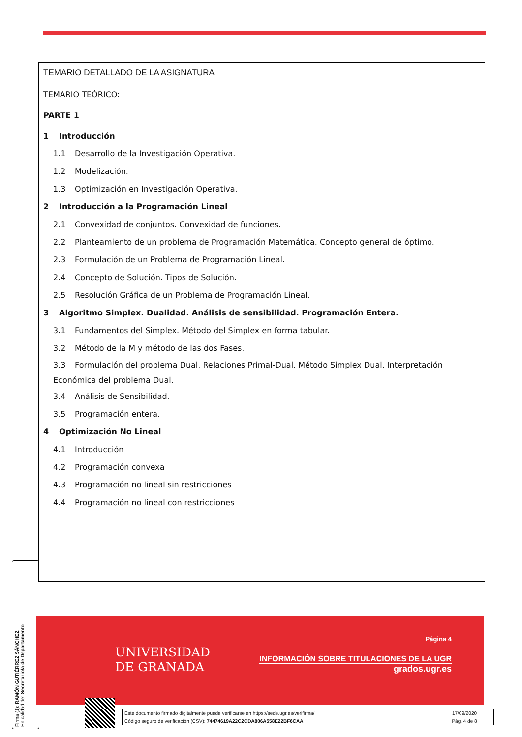TEMARIO DETALLADO DE LA ASIGNATURA
TEMARIO TEÓRICO:
PARTE 1
1 Introducción
1.1 Desarrollo de la Investigación Operativa.
1.2 Modelización.
1.3 Optimización en Investigación Operativa.
2 Introducción a la Programación Lineal
2.1 Convexidad de conjuntos. Convexidad de funciones.
2.2 Planteamiento de un problema de Programación Matemática. Concepto general de óptimo.
2.3 Formulación de un Problema de Programación Lineal.
2.4 Concepto de Solución. Tipos de Solución.
2.5 Resolución Gráfica de un Problema de Programación Lineal.
3 Algoritmo Simplex. Dualidad. Análisis de sensibilidad. Programación Entera.
3.1 Fundamentos del Simplex. Método del Simplex en forma tabular.
3.2 Método de la M y método de las dos Fases.
3.3 Formulación del problema Dual. Relaciones Primal-Dual. Método Simplex Dual. Interpretación Económica del problema Dual.
3.4 Análisis de Sensibilidad.
3.5 Programación entera.
4 Optimización No Lineal
4.1 Introducción
4.2 Programación convexa
4.3 Programación no lineal sin restricciones
4.4 Programación no lineal con restricciones
Firma (1): RAMÓN GUTIÉRREZ SÁNCHEZ
En calidad de: Secretario/a de Departamento
UNIVERSIDAD
DE GRANADA
Página 4
INFORMACIÓN SOBRE TITULACIONES DE LA UGR
grados.ugr.es
| Este documento firmado digitalmente puede verificarse en https://sede.ugr.es/verifirma/ | 17/09/2020 |
| Código seguro de verificación (CSV): 74474619A22C2CDA806A558E22BF6CAA | Pág. 4 de 8 |